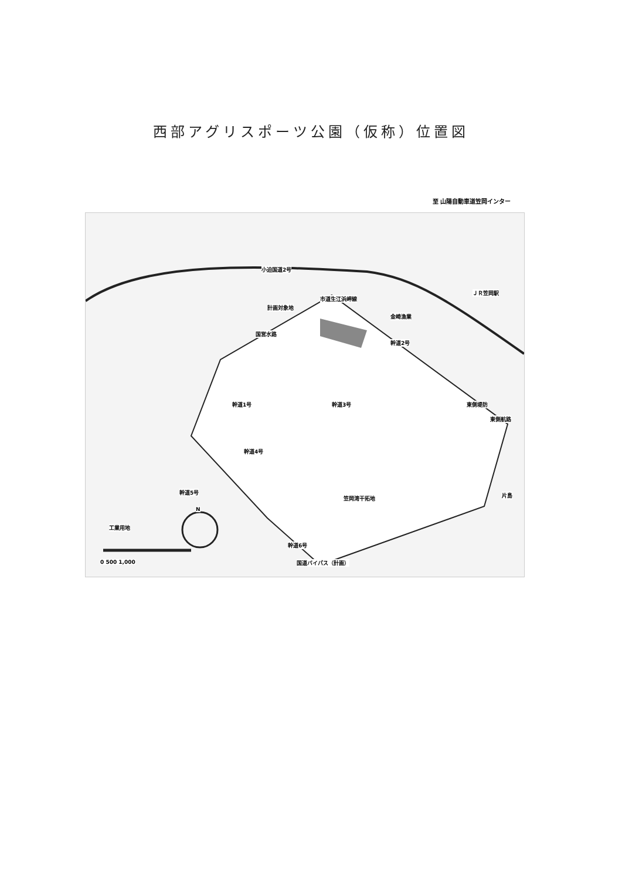西部アグリスポーツ公園（仮称）位置図
至 山陽自動車道笠岡インター
市道生江浜岬線
計画対象地
小迫国道2号
ＪＲ笠岡駅
金崎漁業
国営水路
幹道2号
幹道1号 幹道3号
幹道4号
幹道5号
笠岡湾干拓地
東側堤防
東側航路
工業用地
幹道6号
国道バイパス（計画）
片島
N
0 500 1,000